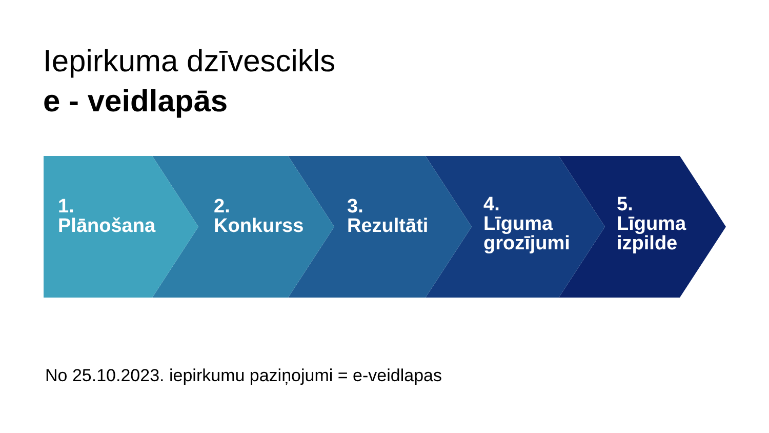Iepirkuma dzīvescikls
e - veidlapās
1.
Plānošana
2.
Konkurss
3.
Rezultāti
4.
Līguma
grozījumi
5.
Līguma
izpilde
No 25.10.2023. iepirkumu paziņojumi = e-veidlapas